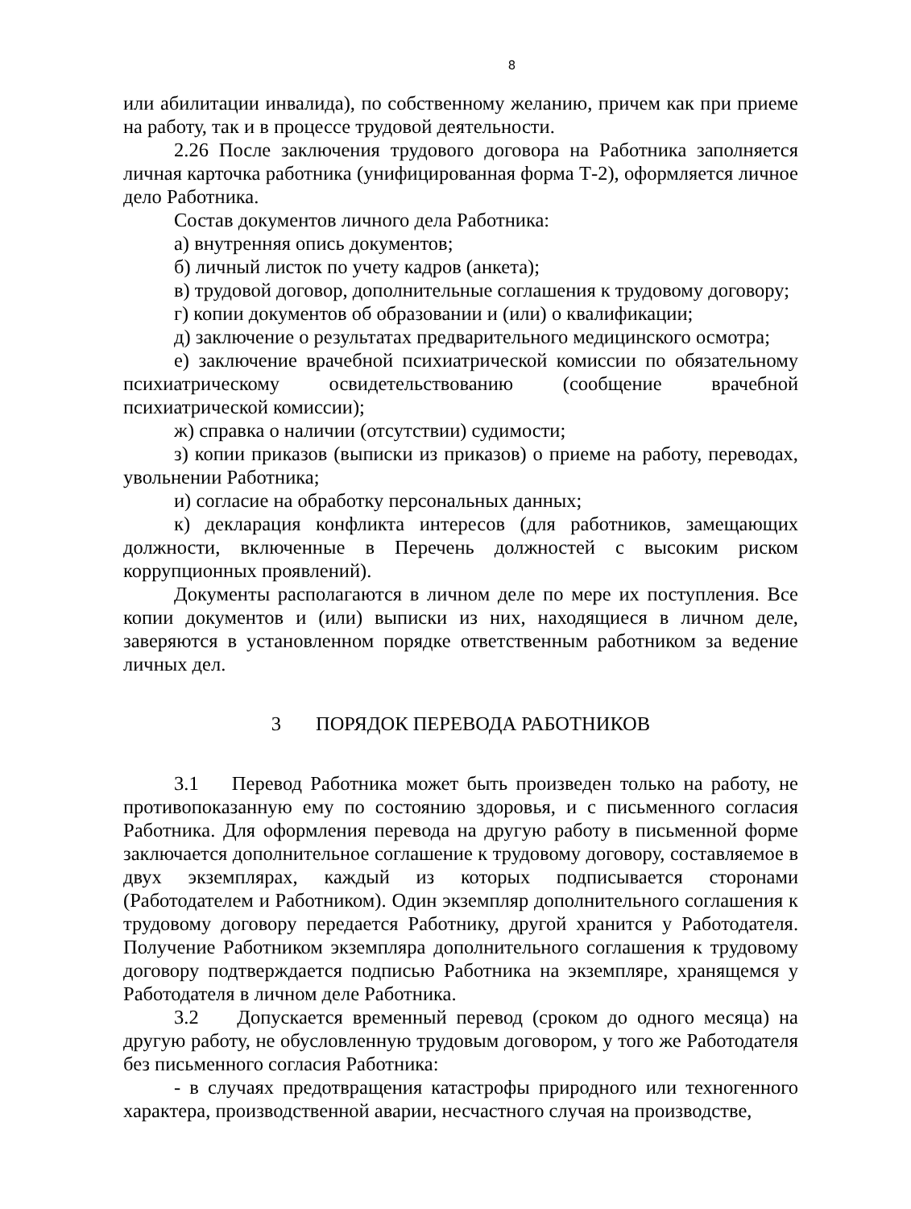8
или абилитации инвалида), по собственному желанию, причем как при приеме на работу, так и в процессе трудовой деятельности.
2.26 После заключения трудового договора на Работника заполняется личная карточка работника (унифицированная форма Т-2), оформляется личное дело Работника.
Состав документов личного дела Работника:
а) внутренняя опись документов;
б) личный листок по учету кадров (анкета);
в) трудовой договор, дополнительные соглашения к трудовому договору;
г) копии документов об образовании и (или) о квалификации;
д) заключение о результатах предварительного медицинского осмотра;
е) заключение врачебной психиатрической комиссии по обязательному психиатрическому освидетельствованию (сообщение врачебной психиатрической комиссии);
ж) справка о наличии (отсутствии) судимости;
з) копии приказов (выписки из приказов) о приеме на работу, переводах, увольнении Работника;
и) согласие на обработку персональных данных;
к) декларация конфликта интересов (для работников, замещающих должности, включенные в Перечень должностей с высоким риском коррупционных проявлений).
Документы располагаются в личном деле по мере их поступления. Все копии документов и (или) выписки из них, находящиеся в личном деле, заверяются в установленном порядке ответственным работником за ведение личных дел.
3 ПОРЯДОК ПЕРЕВОДА РАБОТНИКОВ
3.1 Перевод Работника может быть произведен только на работу, не противопоказанную ему по состоянию здоровья, и с письменного согласия Работника. Для оформления перевода на другую работу в письменной форме заключается дополнительное соглашение к трудовому договору, составляемое в двух экземплярах, каждый из которых подписывается сторонами (Работодателем и Работником). Один экземпляр дополнительного соглашения к трудовому договору передается Работнику, другой хранится у Работодателя. Получение Работником экземпляра дополнительного соглашения к трудовому договору подтверждается подписью Работника на экземпляре, хранящемся у Работодателя в личном деле Работника.
3.2 Допускается временный перевод (сроком до одного месяца) на другую работу, не обусловленную трудовым договором, у того же Работодателя без письменного согласия Работника:
- в случаях предотвращения катастрофы природного или техногенного характера, производственной аварии, несчастного случая на производстве,